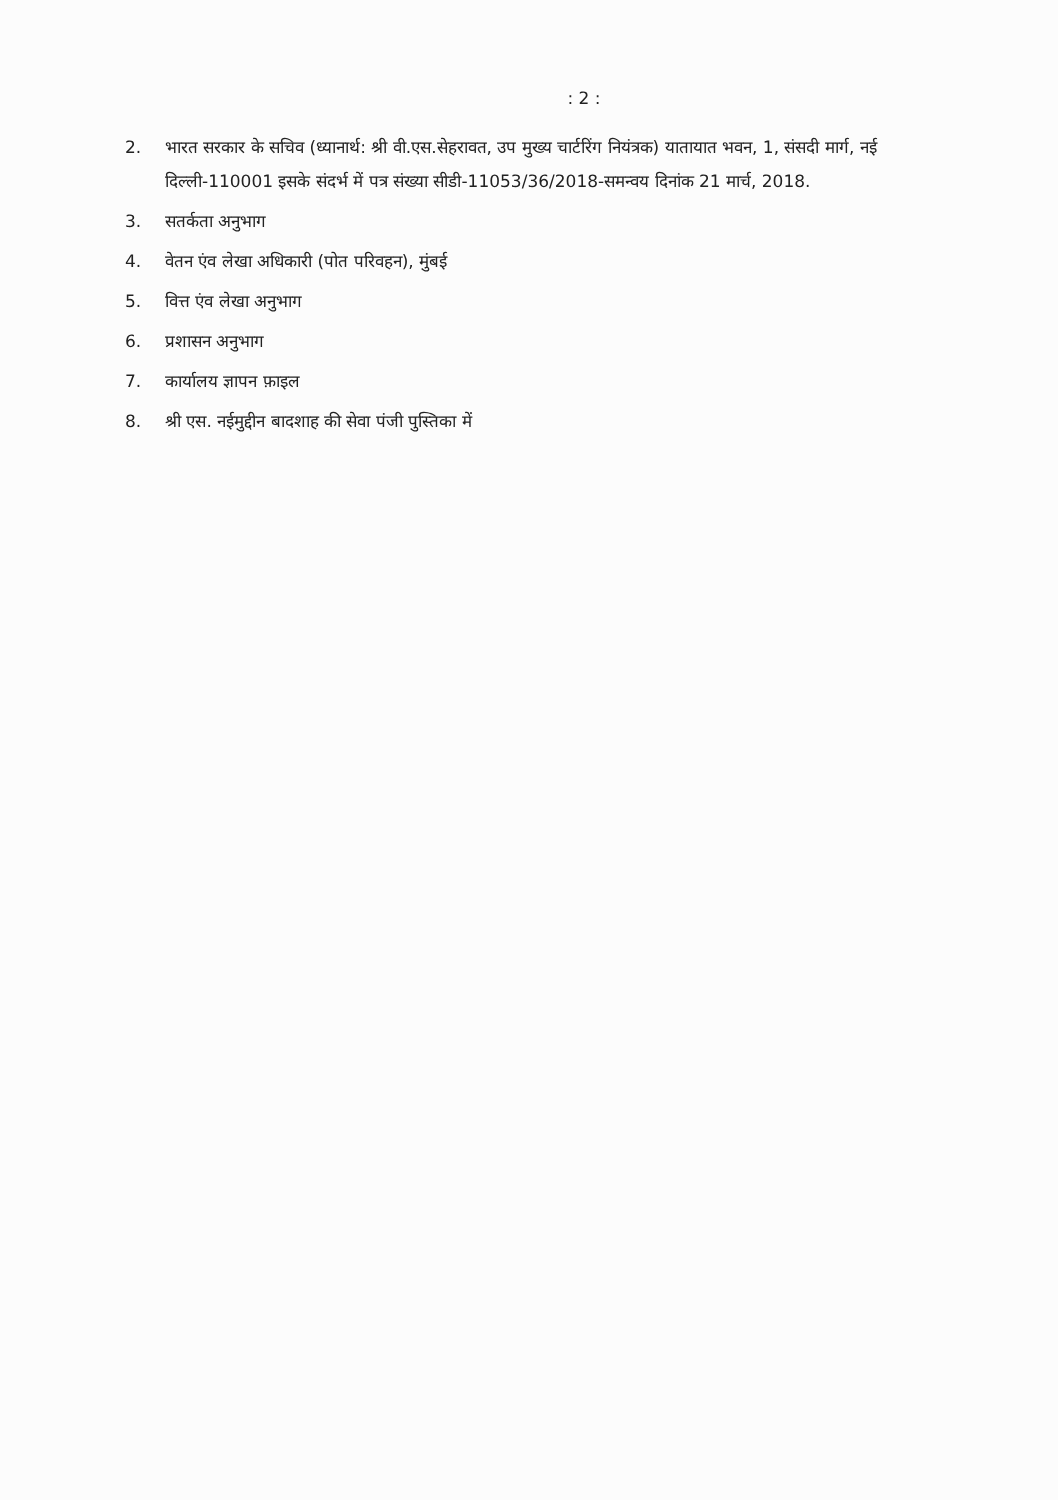: 2 :
2. भारत सरकार के सचिव (ध्यानार्थ: श्री वी.एस.सेहरावत, उप मुख्य चार्टरिंग नियंत्रक) यातायात भवन, 1, संसदी मार्ग, नई दिल्ली-110001 इसके संदर्भ में पत्र संख्या सीडी-11053/36/2018-समन्वय दिनांक 21 मार्च, 2018.
3. सतर्कता अनुभाग
4. वेतन एंव लेखा अधिकारी (पोत परिवहन), मुंबई
5. वित्त एंव लेखा अनुभाग
6. प्रशासन अनुभाग
7. कार्यालय ज्ञापन फ़ाइल
8. श्री एस. नईमुद्दीन बादशाह की सेवा पंजी पुस्तिका में